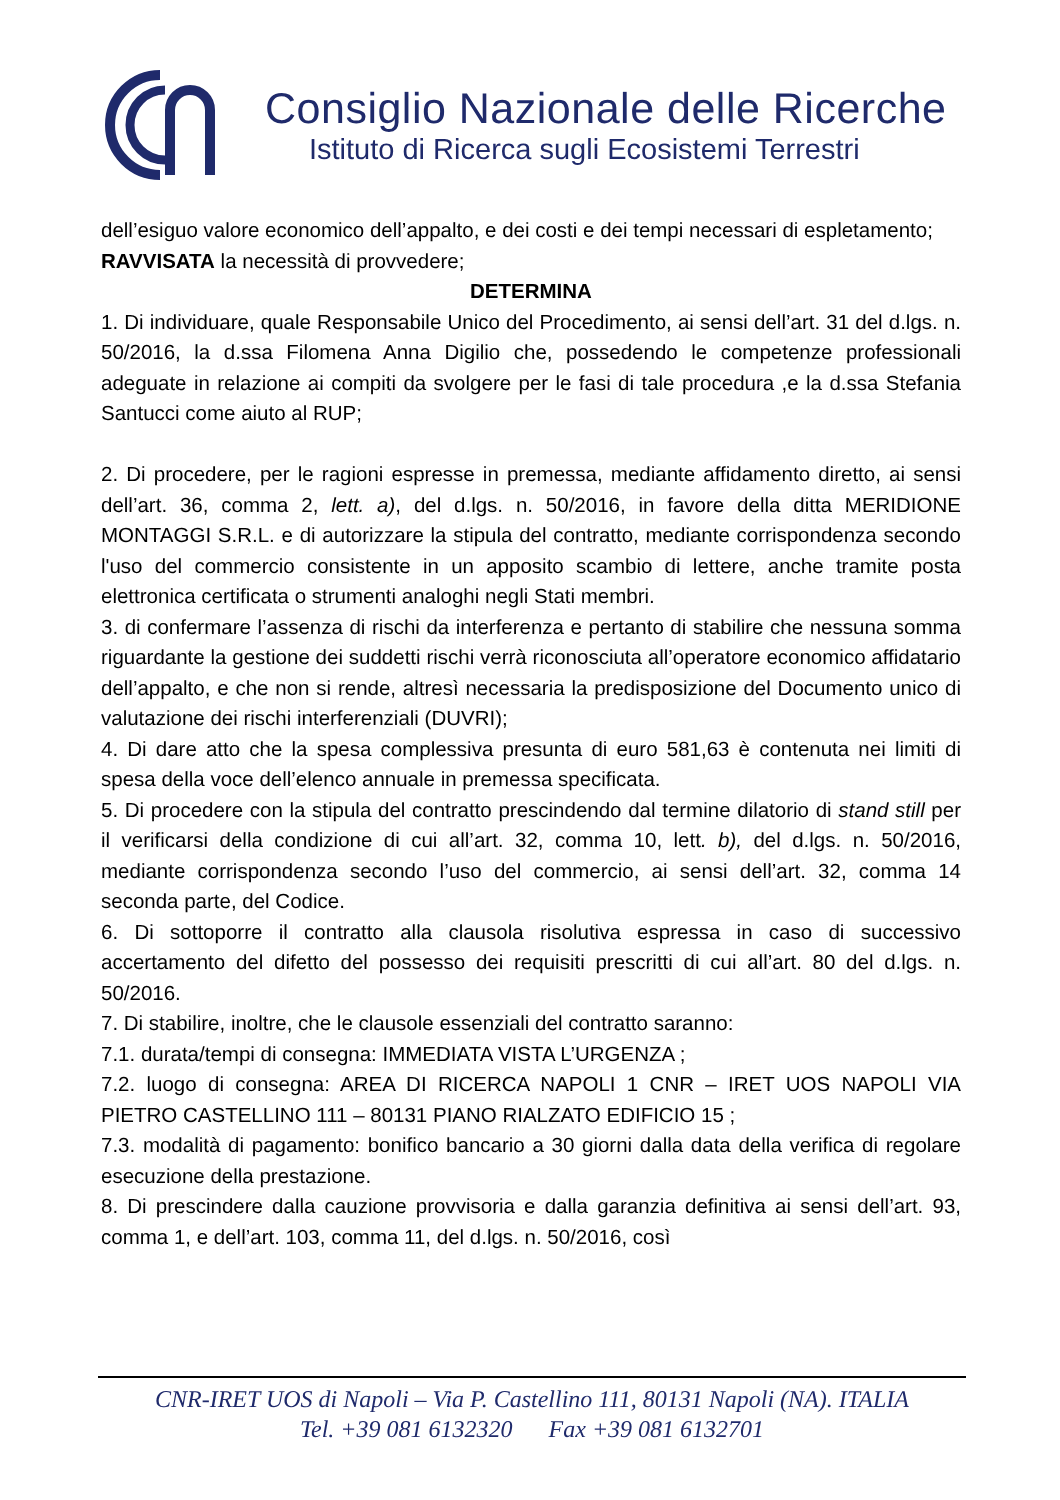Consiglio Nazionale delle Ricerche
Istituto di Ricerca sugli Ecosistemi Terrestri
dell’esiguo valore economico dell’appalto, e dei costi e dei tempi necessari di espletamento;
RAVVISATA la necessità di provvedere;
DETERMINA
1. Di individuare, quale Responsabile Unico del Procedimento, ai sensi dell’art. 31 del d.lgs. n. 50/2016, la d.ssa Filomena Anna Digilio che, possedendo le competenze professionali adeguate in relazione ai compiti da svolgere per le fasi di tale procedura ,e la d.ssa Stefania Santucci come aiuto al RUP;
2. Di procedere, per le ragioni espresse in premessa, mediante affidamento diretto, ai sensi dell’art. 36, comma 2, lett. a), del d.lgs. n. 50/2016, in favore della ditta MERIDIONE MONTAGGI S.R.L. e di autorizzare la stipula del contratto, mediante corrispondenza secondo l'uso del commercio consistente in un apposito scambio di lettere, anche tramite posta elettronica certificata o strumenti analoghi negli Stati membri.
3. di confermare l’assenza di rischi da interferenza e pertanto di stabilire che nessuna somma riguardante la gestione dei suddetti rischi verrà riconosciuta all’operatore economico affidatario dell’appalto, e che non si rende, altresì necessaria la predisposizione del Documento unico di valutazione dei rischi interferenziali (DUVRI);
4. Di dare atto che la spesa complessiva presunta di euro 581,63 è contenuta nei limiti di spesa della voce dell’elenco annuale in premessa specificata.
5. Di procedere con la stipula del contratto prescindendo dal termine dilatorio di stand still per il verificarsi della condizione di cui all’art. 32, comma 10, lett. b), del d.lgs. n. 50/2016, mediante corrispondenza secondo l’uso del commercio, ai sensi dell’art. 32, comma 14 seconda parte, del Codice.
6. Di sottoporre il contratto alla clausola risolutiva espressa in caso di successivo accertamento del difetto del possesso dei requisiti prescritti di cui all’art. 80 del d.lgs. n. 50/2016.
7. Di stabilire, inoltre, che le clausole essenziali del contratto saranno:
7.1. durata/tempi di consegna: IMMEDIATA VISTA L’URGENZA ;
7.2. luogo di consegna: AREA DI RICERCA NAPOLI 1 CNR – IRET UOS NAPOLI VIA PIETRO CASTELLINO 111 – 80131 PIANO RIALZATO EDIFICIO 15 ;
7.3. modalità di pagamento: bonifico bancario a 30 giorni dalla data della verifica di regolare esecuzione della prestazione.
8. Di prescindere dalla cauzione provvisoria e dalla garanzia definitiva ai sensi dell’art. 93, comma 1, e dell’art. 103, comma 11, del d.lgs. n. 50/2016, così
CNR-IRET UOS di Napoli – Via P. Castellino 111, 80131 Napoli (NA). ITALIA
Tel. +39 081 6132320 Fax +39 081 6132701